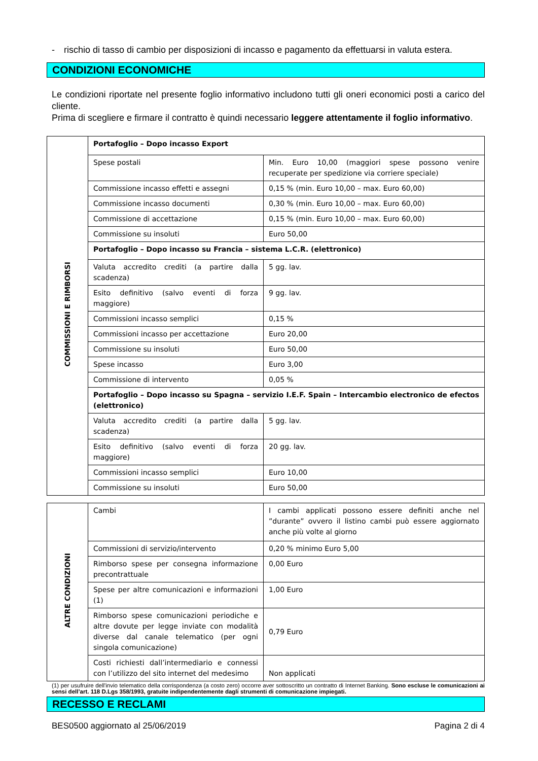- rischio di tasso di cambio per disposizioni di incasso e pagamento da effettuarsi in valuta estera.
CONDIZIONI ECONOMICHE
Le condizioni riportate nel presente foglio informativo includono tutti gli oneri economici posti a carico del cliente.
Prima di scegliere e firmare il contratto è quindi necessario leggere attentamente il foglio informativo.
| COMMISSIONI E RIMBORSI | Portafoglio – Dopo incasso Export | |
| | Spese postali | Min. Euro 10,00 (maggiori spese possono venire recuperate per spedizione via corriere speciale) |
| | Commissione incasso effetti e assegni | 0,15 % (min. Euro 10,00 – max. Euro 60,00) |
| | Commissione incasso documenti | 0,30 % (min. Euro 10,00 – max. Euro 60,00) |
| | Commissione di accettazione | 0,15 % (min. Euro 10,00 – max. Euro 60,00) |
| | Commissione su insoluti | Euro 50,00 |
| | Portafoglio – Dopo incasso su Francia – sistema L.C.R. (elettronico) | |
| | Valuta accredito crediti (a partire dalla scadenza) | 5 gg. lav. |
| | Esito definitivo (salvo eventi di forza maggiore) | 9 gg. lav. |
| | Commissioni incasso semplici | 0,15 % |
| | Commissioni incasso per accettazione | Euro 20,00 |
| | Commissione su insoluti | Euro 50,00 |
| | Spese incasso | Euro 3,00 |
| | Commissione di intervento | 0,05 % |
| | Portafoglio – Dopo incasso su Spagna – servizio I.E.F. Spain – Intercambio electronico de efectos (elettronico) | |
| | Valuta accredito crediti (a partire dalla scadenza) | 5 gg. lav. |
| | Esito definitivo (salvo eventi di forza maggiore) | 20 gg. lav. |
| | Commissioni incasso semplici | Euro 10,00 |
| | Commissione su insoluti | Euro 50,00 |
| ALTRE CONDIZIONI | Cambi | I cambi applicati possono essere definiti anche nel ”durante” ovvero il listino cambi può essere aggiornato anche più volte al giorno |
| | Commissioni di servizio/intervento | 0,20 % minimo Euro 5,00 |
| | Rimborso spese per consegna informazione precontrattuale | 0,00 Euro |
| | Spese per altre comunicazioni e informazioni (1) | 1,00 Euro |
| | Rimborso spese comunicazioni periodiche e altre dovute per legge inviate con modalità diverse dal canale telematico (per ogni singola comunicazione) | 0,79 Euro |
| | Costi richiesti dall’intermediario e connessi con l’utilizzo del sito internet del medesimo | Non applicati |
(1) per usufruire dell'invio telematico della corrispondenza (a costo zero) occorre aver sottoscritto un contratto di Internet Banking. Sono escluse le comunicazioni ai sensi dell’art. 118 D.Lgs 358/1993, gratuite indipendentemente dagli strumenti di comunicazione impiegati.
RECESSO E RECLAMI
BES0500 aggiornato al 25/06/2019 Pagina 2 di 4